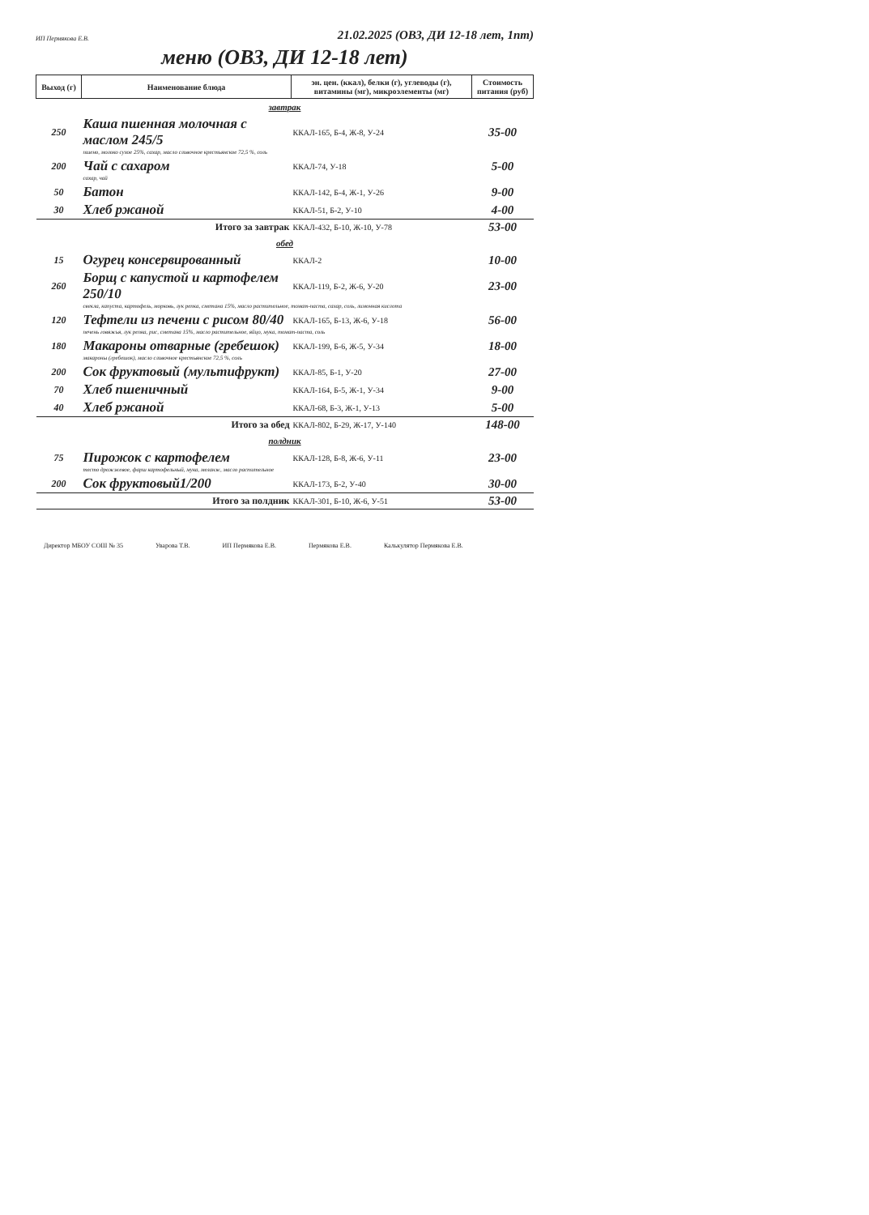ИП Пермякова Е.В. 21.02.2025 (ОВЗ, ДИ 12-18 лет, 1nт)
меню (ОВЗ, ДИ 12-18 лет)
| Выход (г) | Наименование блюда | эн. цен. (ккал), белки (г), углеводы (г), витамины (мг), микроэлементы (мг) | Стоимость питания (руб) |
| --- | --- | --- | --- |
| завтрак | | | |
| 250 | Каша пшенная молочная с маслом 245/5 | ККАЛ-165, Б-4, Ж-8, У-24 | 35-00 |
| | пшено, молоко сухое 25%, сахар, масло сливочное крестьянское 72,5 %, соль | | |
| 200 | Чай с сахаром | ККАЛ-74, У-18 | 5-00 |
| | сахар, чай | | |
| 50 | Батон | ККАЛ-142, Б-4, Ж-1, У-26 | 9-00 |
| 30 | Хлеб ржаной | ККАЛ-51, Б-2, У-10 | 4-00 |
| Итого за завтрак | | ККАЛ-432, Б-10, Ж-10, У-78 | 53-00 |
| обед | | | |
| 15 | Огурец консервированный | ККАЛ-2 | 10-00 |
| 260 | Борщ с капустой и картофелем 250/10 | ККАЛ-119, Б-2, Ж-6, У-20 | 23-00 |
| | свекла, капуста, картофель, морковь, лук репка, сметана 15%, масло растительное, томат-паста, сахар, соль, лимонная кислота | | |
| 120 | Тефтели из печени с рисом 80/40 | ККАЛ-165, Б-13, Ж-6, У-18 | 56-00 |
| | печень говяжья, лук репка, рис, сметана 15%, масло растительное, яйцо, мука, томат-паста, соль | | |
| 180 | Макароны отварные (гребешок) | ККАЛ-199, Б-6, Ж-5, У-34 | 18-00 |
| | макароны (гребешок), масло сливочное крестьянское 72,5 %, соль | | |
| 200 | Сок фруктовый (мультифрукт) | ККАЛ-85, Б-1, У-20 | 27-00 |
| 70 | Хлеб пшеничный | ККАЛ-164, Б-5, Ж-1, У-34 | 9-00 |
| 40 | Хлеб ржаной | ККАЛ-68, Б-3, Ж-1, У-13 | 5-00 |
| Итого за обед | | ККАЛ-802, Б-29, Ж-17, У-140 | 148-00 |
| полдник | | | |
| 75 | Пирожок с картофелем | ККАЛ-128, Б-8, Ж-6, У-11 | 23-00 |
| | тесто дрожжевое, фарш картофельный, мука, меланж, масло растительное | | |
| 200 | Сок фруктовый1/200 | ККАЛ-173, Б-2, У-40 | 30-00 |
| Итого за полдник | | ККАЛ-301, Б-10, Ж-6, У-51 | 53-00 |
Директор МБОУ СОШ № 35 Уварова Т.В. ИП Пермякова Е.В. Пермякова Е.В. Калькулятор Пермякова Е.В.